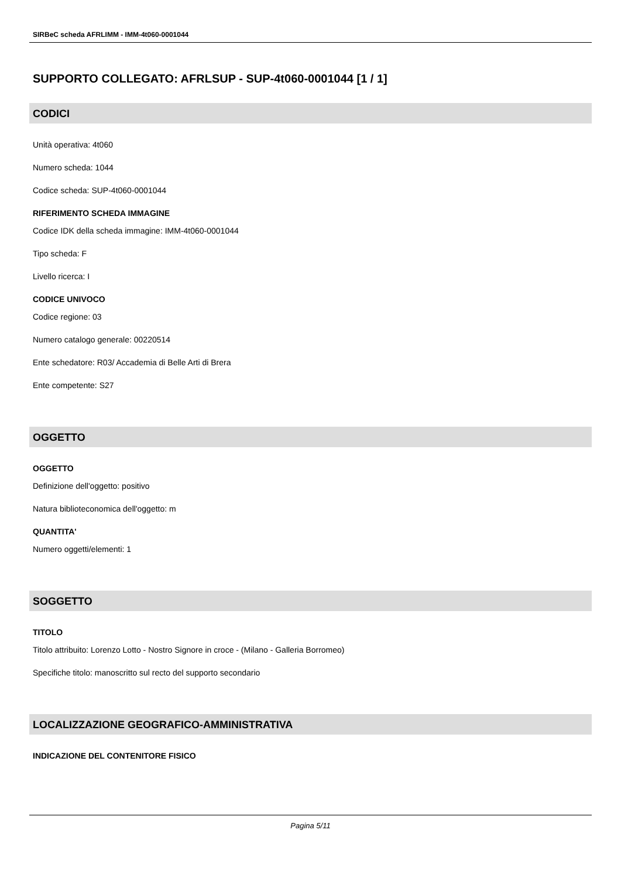SIRBeC scheda AFRLIMM - IMM-4t060-0001044
SUPPORTO COLLEGATO: AFRLSUP - SUP-4t060-0001044 [1 / 1]
CODICI
Unità operativa: 4t060
Numero scheda: 1044
Codice scheda: SUP-4t060-0001044
RIFERIMENTO SCHEDA IMMAGINE
Codice IDK della scheda immagine: IMM-4t060-0001044
Tipo scheda: F
Livello ricerca: I
CODICE UNIVOCO
Codice regione: 03
Numero catalogo generale: 00220514
Ente schedatore: R03/ Accademia di Belle Arti di Brera
Ente competente: S27
OGGETTO
OGGETTO
Definizione dell'oggetto: positivo
Natura biblioteconomica dell'oggetto: m
QUANTITA'
Numero oggetti/elementi: 1
SOGGETTO
TITOLO
Titolo attribuito: Lorenzo Lotto - Nostro Signore in croce - (Milano - Galleria Borromeo)
Specifiche titolo: manoscritto sul recto del supporto secondario
LOCALIZZAZIONE GEOGRAFICO-AMMINISTRATIVA
INDICAZIONE DEL CONTENITORE FISICO
Pagina 5/11